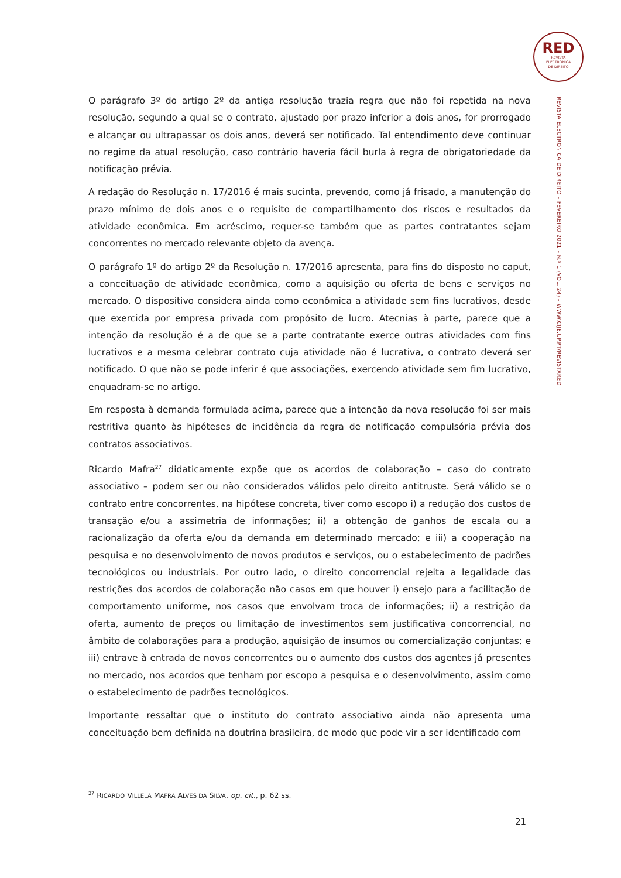RED
REVISTA
ELECTRÓNICA
DE DIREITO
REVISTA ELECTRÓNICA DE DIREITO – FEVEREIRO 2021 – N.º 1 (VOL. 24) – WWW.CIJE.UP.PT/REVISTARED
O parágrafo 3º do artigo 2º da antiga resolução trazia regra que não foi repetida na nova resolução, segundo a qual se o contrato, ajustado por prazo inferior a dois anos, for prorrogado e alcançar ou ultrapassar os dois anos, deverá ser notificado. Tal entendimento deve continuar no regime da atual resolução, caso contrário haveria fácil burla à regra de obrigatoriedade da notificação prévia.
A redação do Resolução n. 17/2016 é mais sucinta, prevendo, como já frisado, a manutenção do prazo mínimo de dois anos e o requisito de compartilhamento dos riscos e resultados da atividade econômica. Em acréscimo, requer-se também que as partes contratantes sejam concorrentes no mercado relevante objeto da avença.
O parágrafo 1º do artigo 2º da Resolução n. 17/2016 apresenta, para fins do disposto no caput, a conceituação de atividade econômica, como a aquisição ou oferta de bens e serviços no mercado. O dispositivo considera ainda como econômica a atividade sem fins lucrativos, desde que exercida por empresa privada com propósito de lucro. Atecnias à parte, parece que a intenção da resolução é a de que se a parte contratante exerce outras atividades com fins lucrativos e a mesma celebrar contrato cuja atividade não é lucrativa, o contrato deverá ser notificado. O que não se pode inferir é que associações, exercendo atividade sem fim lucrativo, enquadram-se no artigo.
Em resposta à demanda formulada acima, parece que a intenção da nova resolução foi ser mais restritiva quanto às hipóteses de incidência da regra de notificação compulsória prévia dos contratos associativos.
Ricardo Mafra<sup>27</sup> didaticamente expõe que os acordos de colaboração – caso do contrato associativo – podem ser ou não considerados válidos pelo direito antitruste. Será válido se o contrato entre concorrentes, na hipótese concreta, tiver como escopo i) a redução dos custos de transação e/ou a assimetria de informações; ii) a obtenção de ganhos de escala ou a racionalização da oferta e/ou da demanda em determinado mercado; e iii) a cooperação na pesquisa e no desenvolvimento de novos produtos e serviços, ou o estabelecimento de padrões tecnológicos ou industriais. Por outro lado, o direito concorrencial rejeita a legalidade das restrições dos acordos de colaboração não casos em que houver i) ensejo para a facilitação de comportamento uniforme, nos casos que envolvam troca de informações; ii) a restrição da oferta, aumento de preços ou limitação de investimentos sem justificativa concorrencial, no âmbito de colaborações para a produção, aquisição de insumos ou comercialização conjuntas; e iii) entrave à entrada de novos concorrentes ou o aumento dos custos dos agentes já presentes no mercado, nos acordos que tenham por escopo a pesquisa e o desenvolvimento, assim como o estabelecimento de padrões tecnológicos.
Importante ressaltar que o instituto do contrato associativo ainda não apresenta uma conceituação bem definida na doutrina brasileira, de modo que pode vir a ser identificado com
<sup>27</sup> RICARDO VILLELA MAFRA ALVES DA SILVA, op. cit., p. 62 ss.
21